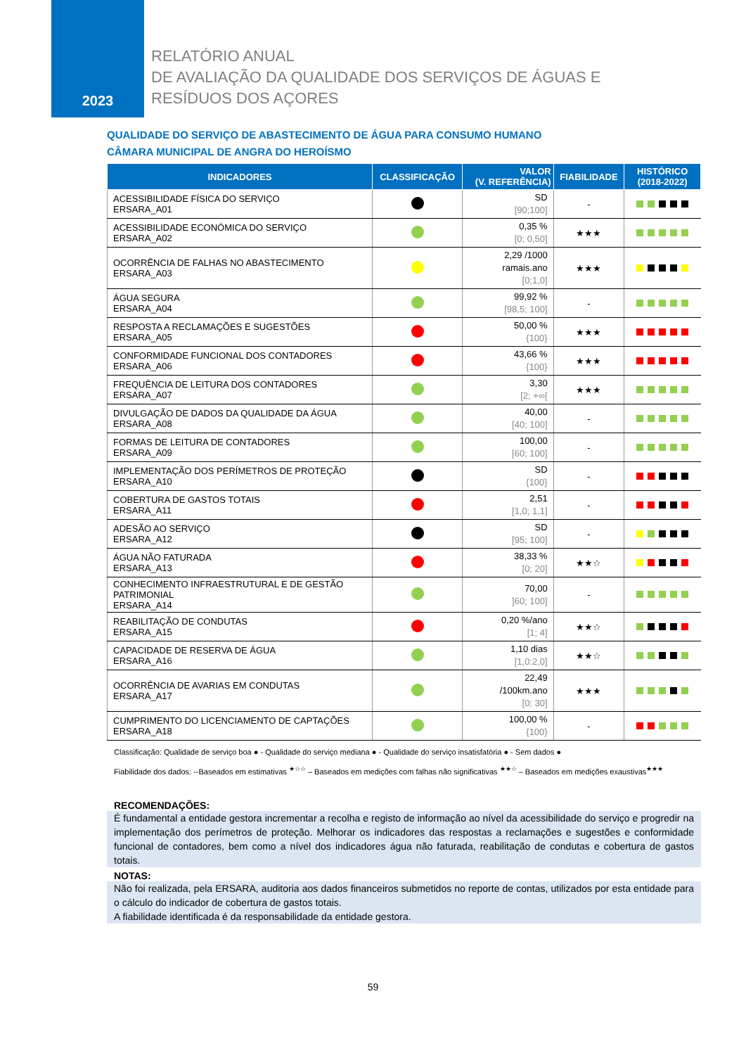2023
RELATÓRIO ANUAL
DE AVALIAÇÃO DA QUALIDADE DOS SERVIÇOS DE ÁGUAS E
RESÍDUOS DOS AÇORES
QUALIDADE DO SERVIÇO DE ABASTECIMENTO DE ÁGUA PARA CONSUMO HUMANO
CÂMARA MUNICIPAL DE ANGRA DO HEROÍSMO
| INDICADORES | CLASSIFICAÇÃO | VALOR (V. REFERÊNCIA) | FIABILIDADE | HISTÓRICO (2018-2022) |
| --- | --- | --- | --- | --- |
| ACESSIBILIDADE FÍSICA DO SERVIÇO ERSARA_A01 | | SD [90;100] | - | |
| ACESSIBILIDADE ECONÓMICA DO SERVIÇO ERSARA_A02 | | 0,35 % [0; 0,50] | ★★★ | |
| OCORRÊNCIA DE FALHAS NO ABASTECIMENTO ERSARA_A03 | | 2,29 /1000 ramais.ano [0;1,0] | ★★★ | |
| ÁGUA SEGURA ERSARA_A04 | | 99,92 % [98,5; 100] | - | |
| RESPOSTA A RECLAMAÇÕES E SUGESTÕES ERSARA_A05 | | 50,00 % {100} | ★★★ | |
| CONFORMIDADE FUNCIONAL DOS CONTADORES ERSARA_A06 | | 43,66 % {100} | ★★★ | |
| FREQUÊNCIA DE LEITURA DOS CONTADORES ERSARA_A07 | | 3,30 [2; +∞[ | ★★★ | |
| DIVULGAÇÃO DE DADOS DA QUALIDADE DA ÁGUA ERSARA_A08 | | 40,00 [40; 100] | - | |
| FORMAS DE LEITURA DE CONTADORES ERSARA_A09 | | 100,00 [60; 100] | - | |
| IMPLEMENTAÇÃO DOS PERÍMETROS DE PROTEÇÃO ERSARA_A10 | | SD {100} | - | |
| COBERTURA DE GASTOS TOTAIS ERSARA_A11 | | 2,51 [1,0; 1,1] | - | |
| ADESÃO AO SERVIÇO ERSARA_A12 | | SD [95; 100] | - | |
| ÁGUA NÃO FATURADA ERSARA_A13 | | 38,33 % [0; 20] | ★★☆ | |
| CONHECIMENTO INFRAESTRUTURAL E DE GESTÃO PATRIMONIAL ERSARA_A14 | | 70,00 ]60; 100] | - | |
| REABILITAÇÃO DE CONDUTAS ERSARA_A15 | | 0,20 %/ano [1; 4] | ★★☆ | |
| CAPACIDADE DE RESERVA DE ÁGUA ERSARA_A16 | | 1,10 dias [1,0:2,0] | ★★☆ | |
| OCORRÊNCIA DE AVARIAS EM CONDUTAS ERSARA_A17 | | 22,49 /100km.ano [0; 30] | ★★★ | |
| CUMPRIMENTO DO LICENCIAMENTO DE CAPTAÇÕES ERSARA_A18 | | 100,00 % {100} | - | |
Classificação: Qualidade de serviço boa ● - Qualidade do serviço mediana ● - Qualidade do serviço insatisfatória ● - Sem dados ●
Fiabilidade dos dados: --Baseados em estimativas <sup>★☆☆</sup> – Baseados em medições com falhas não significativas <sup>★★☆</sup> – Baseados em medições exaustivas<sup>★★★</sup>
RECOMENDAÇÕES:
É fundamental a entidade gestora incrementar a recolha e registo de informação ao nível da acessibilidade do serviço e progredir na implementação dos perímetros de proteção. Melhorar os indicadores das respostas a reclamações e sugestões e conformidade funcional de contadores, bem como a nível dos indicadores água não faturada, reabilitação de condutas e cobertura de gastos totais.
NOTAS:
Não foi realizada, pela ERSARA, auditoria aos dados financeiros submetidos no reporte de contas, utilizados por esta entidade para o cálculo do indicador de cobertura de gastos totais.
A fiabilidade identificada é da responsabilidade da entidade gestora.
59